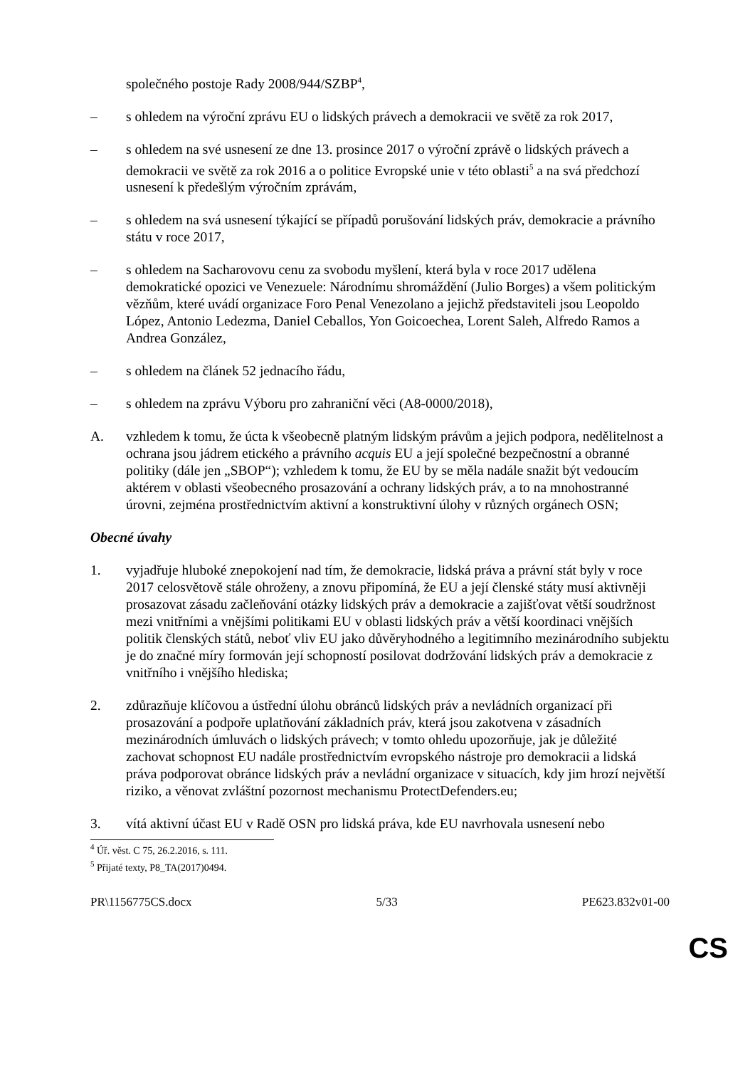společného postoje Rady 2008/944/SZBP<sup>4</sup>,
– s ohledem na výroční zprávu EU o lidských právech a demokracii ve světě za rok 2017,
– s ohledem na své usnesení ze dne 13. prosince 2017 o výroční zprávě o lidských právech a demokracii ve světě za rok 2016 a o politice Evropské unie v této oblasti<sup>5</sup> a na svá předchozí usnesení k předešlým výročním zprávám,
– s ohledem na svá usnesení týkající se případů porušování lidských práv, demokracie a právního státu v roce 2017,
– s ohledem na Sacharovovu cenu za svobodu myšlení, která byla v roce 2017 udělena demokratické opozici ve Venezuele: Národnímu shromáždění (Julio Borges) a všem politickým vězňům, které uvádí organizace Foro Penal Venezolano a jejichž představiteli jsou Leopoldo López, Antonio Ledezma, Daniel Ceballos, Yon Goicoechea, Lorent Saleh, Alfredo Ramos a Andrea González,
– s ohledem na článek 52 jednacího řádu,
– s ohledem na zprávu Výboru pro zahraniční věci (A8-0000/2018),
A. vzhledem k tomu, že úcta k všeobecně platným lidským právům a jejich podpora, nedělitelnost a ochrana jsou jádrem etického a právního acquis EU a její společné bezpečnostní a obranné politiky (dále jen „SBOP“); vzhledem k tomu, že EU by se měla nadále snažit být vedoucím aktérem v oblasti všeobecného prosazování a ochrany lidských práv, a to na mnohostranné úrovni, zejména prostřednictvím aktivní a konstruktivní úlohy v různých orgánech OSN;
Obecné úvahy
1. vyjadřuje hluboké znepokojení nad tím, že demokracie, lidská práva a právní stát byly v roce 2017 celosvětově stále ohroženy, a znovu připomíná, že EU a její členské státy musí aktivněji prosazovat zásadu začleňování otázky lidských práv a demokracie a zajišťovat větší soudržnost mezi vnitřními a vnějšími politikami EU v oblasti lidských práv a větší koordinaci vnějších politik členských států, neboť vliv EU jako důvěryhodného a legitimního mezinárodního subjektu je do značné míry formován její schopností posilovat dodržování lidských práv a demokracie z vnitřního i vnějšího hlediska;
2. zdůrazňuje klíčovou a ústřední úlohu obránců lidských práv a nevládních organizací při prosazování a podpoře uplatňování základních práv, která jsou zakotvena v zásadních mezinárodních úmluvách o lidských právech; v tomto ohledu upozorňuje, jak je důležité zachovat schopnost EU nadále prostřednictvím evropského nástroje pro demokracii a lidská práva podporovat obránce lidských práv a nevládní organizace v situacích, kdy jim hrozí největší riziko, a věnovat zvláštní pozornost mechanismu ProtectDefenders.eu;
3. vítá aktivní účast EU v Radě OSN pro lidská práva, kde EU navrhovala usnesení nebo
<sup>4</sup> Úř. věst. C 75, 26.2.2016, s. 111.
<sup>5</sup> Přijaté texty, P8_TA(2017)0494.
PR\1156775CS.docx 5/33 PE623.832v01-00
CS